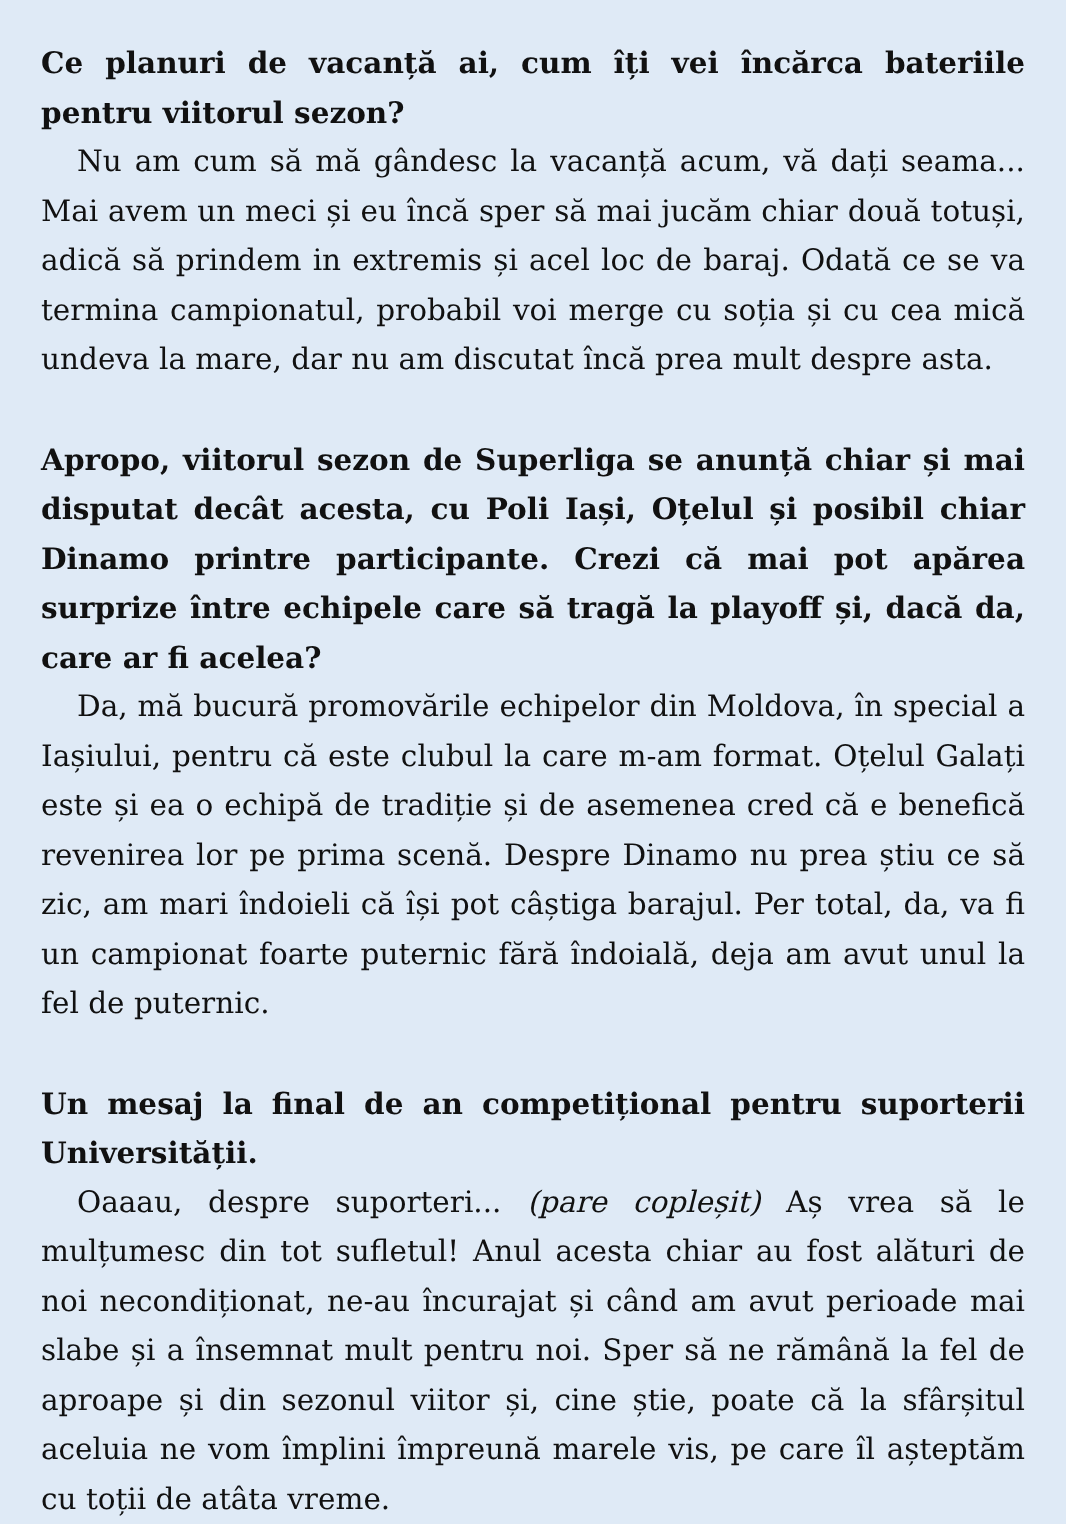Ce planuri de vacanță ai, cum îți vei încărca bateriile pentru viitorul sezon?
Nu am cum să mă gândesc la vacanță acum, vă dați seama... Mai avem un meci și eu încă sper să mai jucăm chiar două totuși, adică să prindem in extremis și acel loc de baraj. Odată ce se va termina campionatul, probabil voi merge cu soția și cu cea mică undeva la mare, dar nu am discutat încă prea mult despre asta.
Apropo, viitorul sezon de Superliga se anunță chiar și mai disputat decât acesta, cu Poli Iași, Oțelul și posibil chiar Dinamo printre participante. Crezi că mai pot apărea surprize între echipele care să tragă la playoff și, dacă da, care ar fi acelea?
Da, mă bucură promovările echipelor din Moldova, în special a Iașiului, pentru că este clubul la care m-am format. Oțelul Galați este și ea o echipă de tradiție și de asemenea cred că e benefică revenirea lor pe prima scenă. Despre Dinamo nu prea știu ce să zic, am mari îndoieli că își pot câștiga barajul. Per total, da, va fi un campionat foarte puternic fără îndoială, deja am avut unul la fel de puternic.
Un mesaj la final de an competițional pentru suporterii Universității.
Oaaau, despre suporteri... (pare copleșit) Aș vrea să le mulțumesc din tot sufletul! Anul acesta chiar au fost alături de noi necondiționat, ne-au încurajat și când am avut perioade mai slabe și a însemnat mult pentru noi. Sper să ne rămână la fel de aproape și din sezonul viitor și, cine știe, poate că la sfârșitul aceluia ne vom împlini împreună marele vis, pe care îl așteptăm cu toții de atâta vreme.